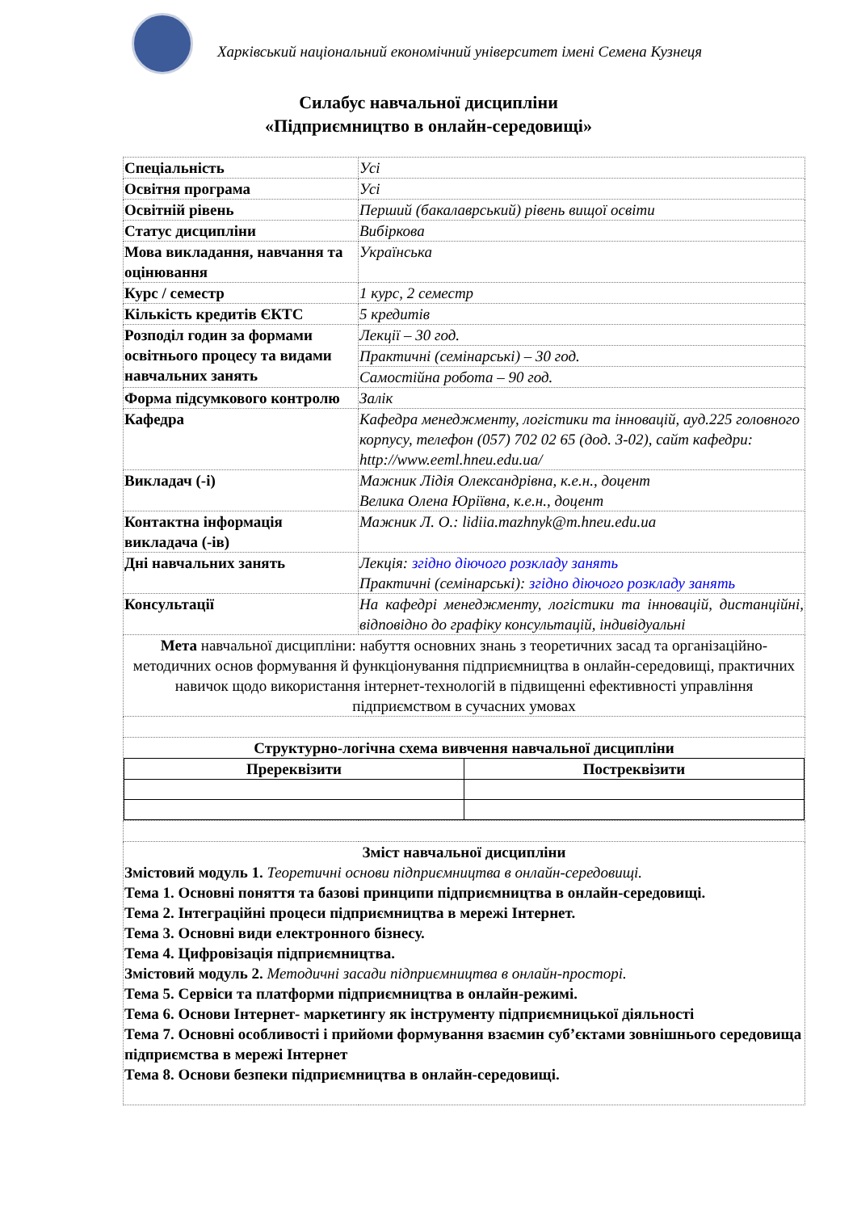Харківський національний економічний університет імені Семена Кузнеця
Силабус навчальної дисципліни
«Підприємництво в онлайн-середовищі»
| Спеціальність | Усі |
| Освітня програма | Усі |
| Освітній рівень | Перший (бакалаврський) рівень вищої освіти |
| Статус дисципліни | Вибіркова |
| Мова викладання, навчання та оцінювання | Українська |
| Курс / семестр | 1 курс, 2 семестр |
| Кількість кредитів ЄКТС | 5 кредитів |
| Розподіл годин за формами освітнього процесу та видами навчальних занять | Лекції – 30 год. |
| | Практичні (семінарські) – 30 год. |
| | Самостійна робота – 90 год. |
| Форма підсумкового контролю | Залік |
| Кафедра | Кафедра менеджменту, логістики та інновацій, ауд.225 головного корпусу, телефон (057) 702 02 65 (дод. 3-02), сайт кафедри: http://www.eeml.hneu.edu.ua/ |
| Викладач (-і) | Мажник Лідія Олександрівна, к.е.н., доцент Велика Олена Юріївна, к.е.н., доцент |
| Контактна інформація викладача (-ів) | Мажник Л. О.: lidiia.mazhnyk@m.hneu.edu.ua |
| Дні навчальних занять | Лекція: згідно діючого розкладу занять Практичні (семінарські): згідно діючого розкладу занять |
| Консультації | На кафедрі менеджменту, логістики та інновацій, дистанційні, відповідно до графіку консультацій, індивідуальні |
| Мета навчальної дисципліни: набуття основних знань з теоретичних засад та організаційно-методичних основ формування й функціонування підприємництва в онлайн-середовищі, практичних навичок щодо використання інтернет-технологій в підвищенні ефективності управління підприємством в сучасних умовах | |
| Структурно-логічна схема вивчення навчальної дисципліни / Пререквізити / Постреквізити / | |
| Зміст навчальної дисципліни Змістовий модуль 1. Теоретичні основи підприємництва в онлайн-середовищі. Тема 1. Основні поняття та базові принципи підприємництва в онлайн-середовищі. Тема 2. Інтеграційні процеси підприємництва в мережі Інтернет. Тема 3. Основні види електронного бізнесу. Тема 4. Цифровізація підприємництва. Змістовий модуль 2. Методичні засади підприємництва в онлайн-просторі. Тема 5. Сервіси та платформи підприємництва в онлайн-режимі. Тема 6. Основи Інтернет- маркетингу як інструменту підприємницької діяльності Тема 7. Основні особливості і прийоми формування взаємин суб’єктами зовнішнього середовища підприємства в мережі Інтернет Тема 8. Основи безпеки підприємництва в онлайн-середовищі. | |